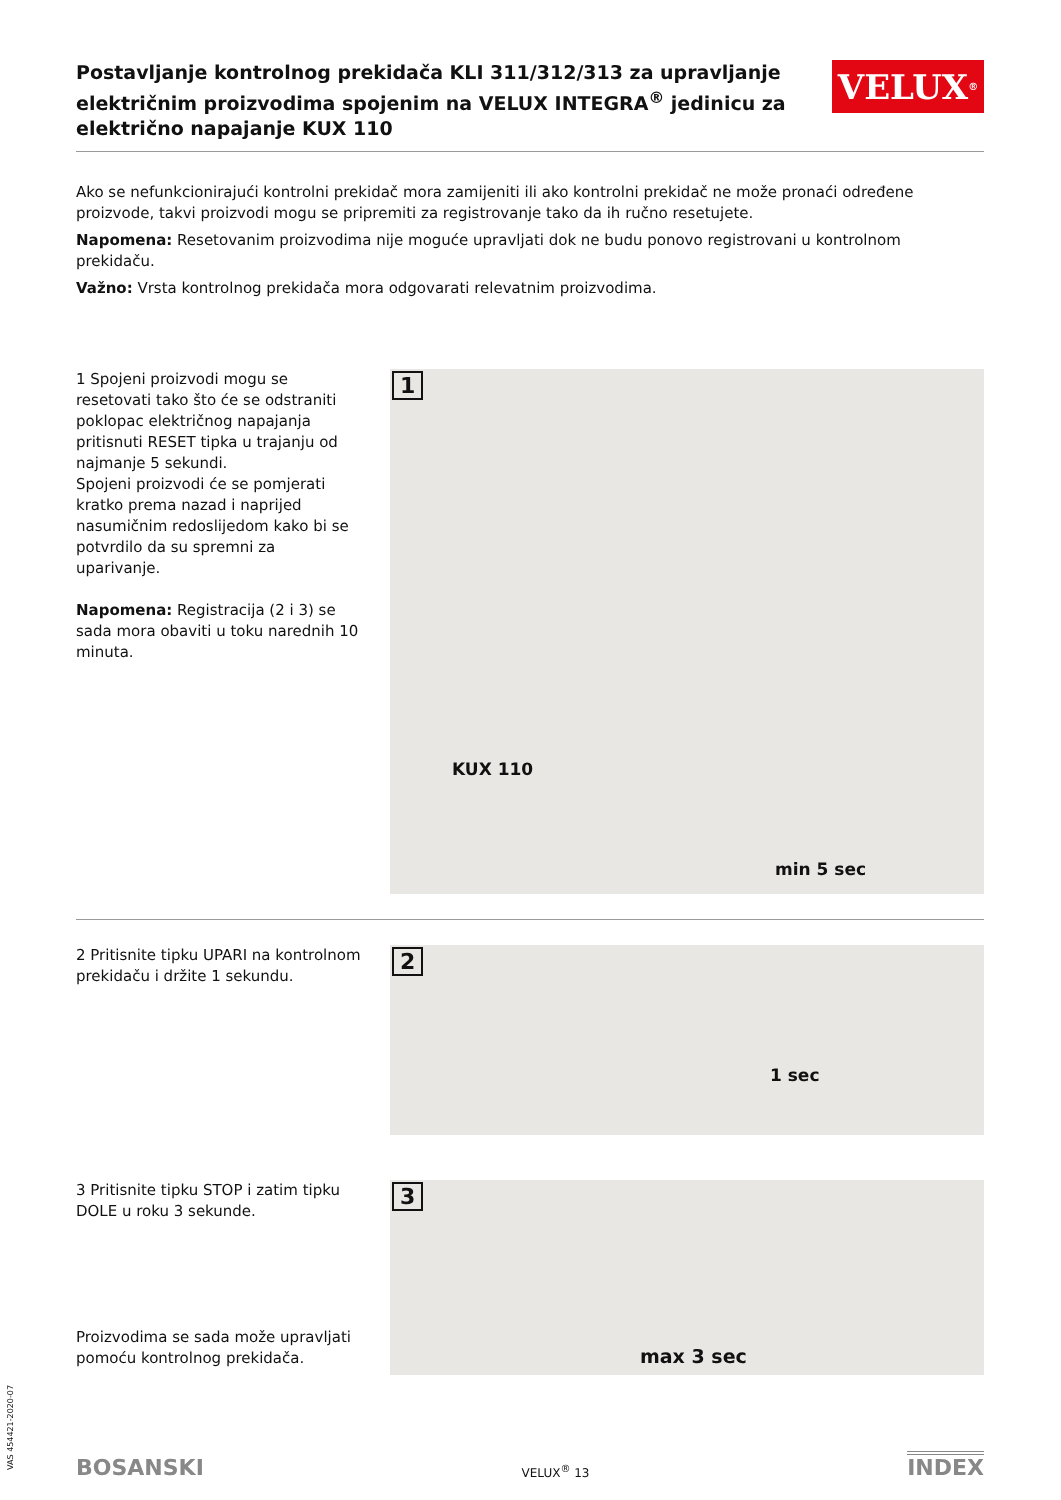Postavljanje kontrolnog prekidača KLI 311/312/313 za upravljanje električnim proizvodima spojenim na VELUX INTEGRA<sup>®</sup> jedinicu za električno napajanje KUX 110
VELUX<sup>®</sup>
Ako se nefunkcionirajući kontrolni prekidač mora zamijeniti ili ako kontrolni prekidač ne može pronaći određene proizvode, takvi proizvodi mogu se pripremiti za registrovanje tako da ih ručno resetujete.
Napomena: Resetovanim proizvodima nije moguće upravljati dok ne budu ponovo registrovani u kontrolnom prekidaču.
Važno: Vrsta kontrolnog prekidača mora odgovarati relevatnim proizvodima.
1 Spojeni proizvodi mogu se resetovati tako što će se odstraniti poklopac električnog napajanja pritisnuti RESET tipka u trajanju od najmanje 5 sekundi.
Spojeni proizvodi će se pomjerati kratko prema nazad i naprijed nasumičnim redoslijedom kako bi se potvrdilo da su spremni za uparivanje.
Napomena: Registracija (2 i 3) se sada mora obaviti u toku narednih 10 minuta.
1
KUX 110
min 5 sec
2 Pritisnite tipku UPARI na kontrolnom prekidaču i držite 1 sekundu.
2
1 sec
3 Pritisnite tipku STOP i zatim tipku DOLE u roku 3 sekunde.
Proizvodima se sada može upravljati pomoću kontrolnog prekidača.
3
max 3 sec
BOSANSKI VELUX<sup>®</sup> 13 INDEX
VAS 454421-2020-07